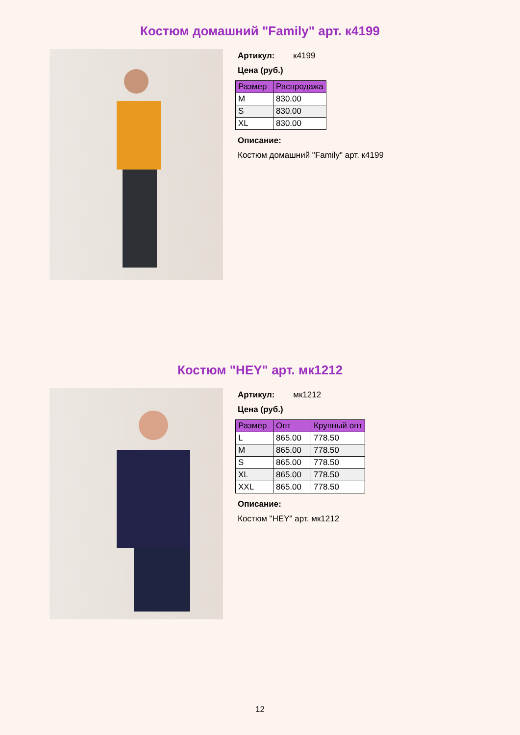Костюм домашний "Family" арт. к4199
Артикул: к4199
Цена (руб.)
| Размер | Распродажа |
| --- | --- |
| M | 830.00 |
| S | 830.00 |
| XL | 830.00 |
Описание:
Костюм домашний "Family" арт. к4199
Костюм "HEY" арт. мк1212
Артикул: мк1212
Цена (руб.)
| Размер | Опт | Крупный опт |
| --- | --- | --- |
| L | 865.00 | 778.50 |
| M | 865.00 | 778.50 |
| S | 865.00 | 778.50 |
| XL | 865.00 | 778.50 |
| XXL | 865.00 | 778.50 |
Описание:
Костюм "HEY" арт. мк1212
12